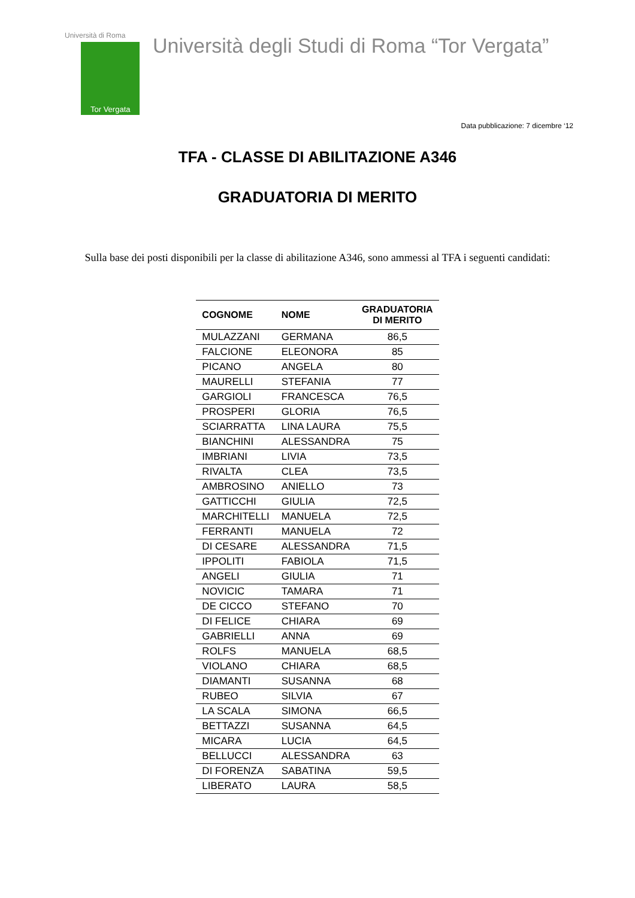Università di Roma
Tor Vergata
Università degli Studi di Roma “Tor Vergata”
Data pubblicazione: 7 dicembre ‘12
TFA - CLASSE DI ABILITAZIONE A346
GRADUATORIA DI MERITO
Sulla base dei posti disponibili per la classe di abilitazione A346, sono ammessi al TFA i seguenti candidati:
| COGNOME | NOME | GRADUATORIA DI MERITO |
| --- | --- | --- |
| MULAZZANI | GERMANA | 86,5 |
| FALCIONE | ELEONORA | 85 |
| PICANO | ANGELA | 80 |
| MAURELLI | STEFANIA | 77 |
| GARGIOLI | FRANCESCA | 76,5 |
| PROSPERI | GLORIA | 76,5 |
| SCIARRATTA | LINA LAURA | 75,5 |
| BIANCHINI | ALESSANDRA | 75 |
| IMBRIANI | LIVIA | 73,5 |
| RIVALTA | CLEA | 73,5 |
| AMBROSINO | ANIELLO | 73 |
| GATTICCHI | GIULIA | 72,5 |
| MARCHITELLI | MANUELA | 72,5 |
| FERRANTI | MANUELA | 72 |
| DI CESARE | ALESSANDRA | 71,5 |
| IPPOLITI | FABIOLA | 71,5 |
| ANGELI | GIULIA | 71 |
| NOVICIC | TAMARA | 71 |
| DE CICCO | STEFANO | 70 |
| DI FELICE | CHIARA | 69 |
| GABRIELLI | ANNA | 69 |
| ROLFS | MANUELA | 68,5 |
| VIOLANO | CHIARA | 68,5 |
| DIAMANTI | SUSANNA | 68 |
| RUBEO | SILVIA | 67 |
| LA SCALA | SIMONA | 66,5 |
| BETTAZZI | SUSANNA | 64,5 |
| MICARA | LUCIA | 64,5 |
| BELLUCCI | ALESSANDRA | 63 |
| DI FORENZA | SABATINA | 59,5 |
| LIBERATO | LAURA | 58,5 |